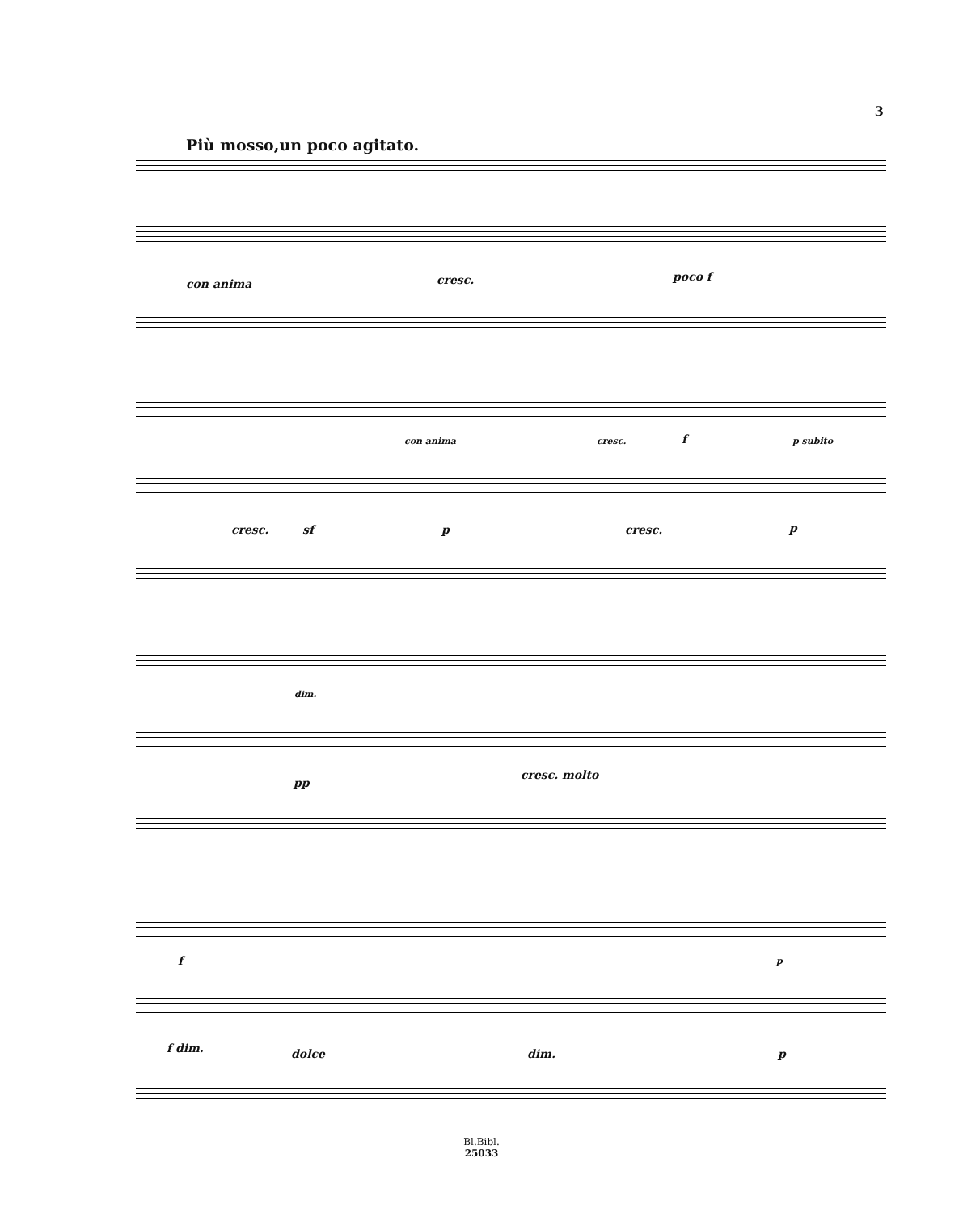3
Più mosso,un poco agitato.
con anima cresc. poco f
con anima cresc. f p subito
cresc. sf p cresc. p
dim.
pp
cresc. molto
f p
f dim. dolce dim. p
Bl.Bibl.
25033